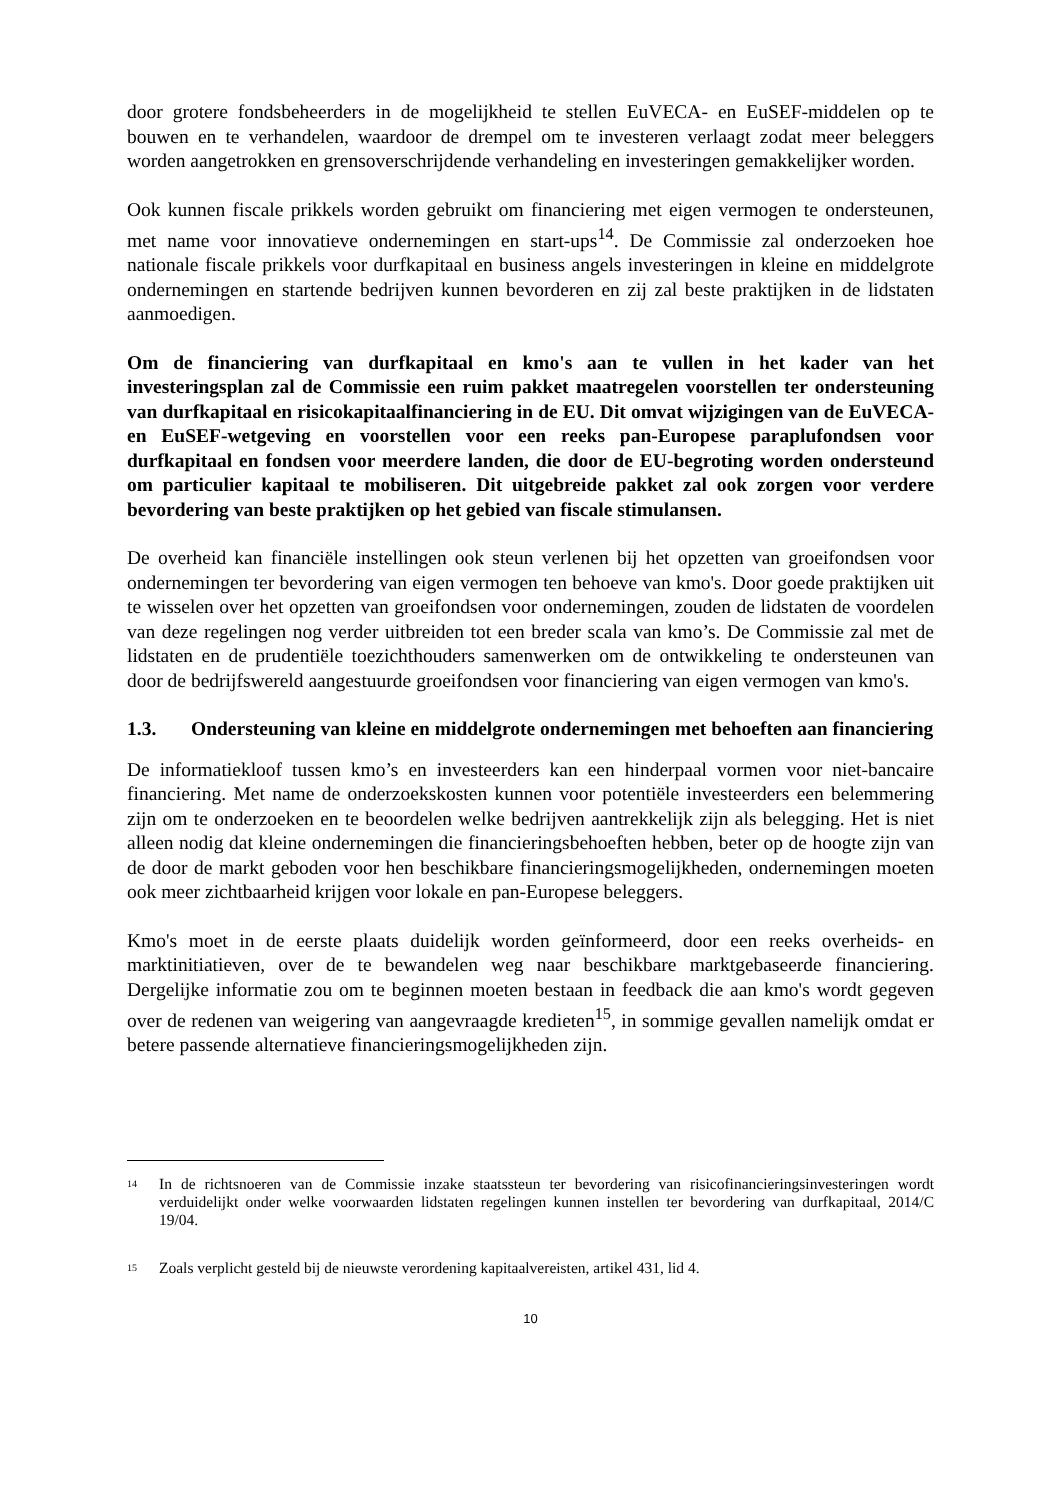door grotere fondsbeheerders in de mogelijkheid te stellen EuVECA- en EuSEF-middelen op te bouwen en te verhandelen, waardoor de drempel om te investeren verlaagt zodat meer beleggers worden aangetrokken en grensoverschrijdende verhandeling en investeringen gemakkelijker worden.
Ook kunnen fiscale prikkels worden gebruikt om financiering met eigen vermogen te ondersteunen, met name voor innovatieve ondernemingen en start-ups<sup>14</sup>. De Commissie zal onderzoeken hoe nationale fiscale prikkels voor durfkapitaal en business angels investeringen in kleine en middelgrote ondernemingen en startende bedrijven kunnen bevorderen en zij zal beste praktijken in de lidstaten aanmoedigen.
Om de financiering van durfkapitaal en kmo's aan te vullen in het kader van het investeringsplan zal de Commissie een ruim pakket maatregelen voorstellen ter ondersteuning van durfkapitaal en risicokapitaalfinanciering in de EU. Dit omvat wijzigingen van de EuVECA- en EuSEF-wetgeving en voorstellen voor een reeks pan-Europese paraplufondsen voor durfkapitaal en fondsen voor meerdere landen, die door de EU-begroting worden ondersteund om particulier kapitaal te mobiliseren. Dit uitgebreide pakket zal ook zorgen voor verdere bevordering van beste praktijken op het gebied van fiscale stimulansen.
De overheid kan financiële instellingen ook steun verlenen bij het opzetten van groeifondsen voor ondernemingen ter bevordering van eigen vermogen ten behoeve van kmo's. Door goede praktijken uit te wisselen over het opzetten van groeifondsen voor ondernemingen, zouden de lidstaten de voordelen van deze regelingen nog verder uitbreiden tot een breder scala van kmo’s. De Commissie zal met de lidstaten en de prudentiële toezichthouders samenwerken om de ontwikkeling te ondersteunen van door de bedrijfswereld aangestuurde groeifondsen voor financiering van eigen vermogen van kmo's.
1.3. Ondersteuning van kleine en middelgrote ondernemingen met behoeften aan financiering
De informatiekloof tussen kmo’s en investeerders kan een hinderpaal vormen voor niet-bancaire financiering. Met name de onderzoekskosten kunnen voor potentiële investeerders een belemmering zijn om te onderzoeken en te beoordelen welke bedrijven aantrekkelijk zijn als belegging. Het is niet alleen nodig dat kleine ondernemingen die financieringsbehoeften hebben, beter op de hoogte zijn van de door de markt geboden voor hen beschikbare financieringsmogelijkheden, ondernemingen moeten ook meer zichtbaarheid krijgen voor lokale en pan-Europese beleggers.
Kmo's moet in de eerste plaats duidelijk worden geïnformeerd, door een reeks overheids- en marktinitiatieven, over de te bewandelen weg naar beschikbare marktgebaseerde financiering. Dergelijke informatie zou om te beginnen moeten bestaan in feedback die aan kmo's wordt gegeven over de redenen van weigering van aangevraagde kredieten<sup>15</sup>, in sommige gevallen namelijk omdat er betere passende alternatieve financieringsmogelijkheden zijn.
<sup>14</sup> In de richtsnoeren van de Commissie inzake staatssteun ter bevordering van risicofinancieringsinvesteringen wordt verduidelijkt onder welke voorwaarden lidstaten regelingen kunnen instellen ter bevordering van durfkapitaal, 2014/C 19/04.
<sup>15</sup> Zoals verplicht gesteld bij de nieuwste verordening kapitaalvereisten, artikel 431, lid 4.
10